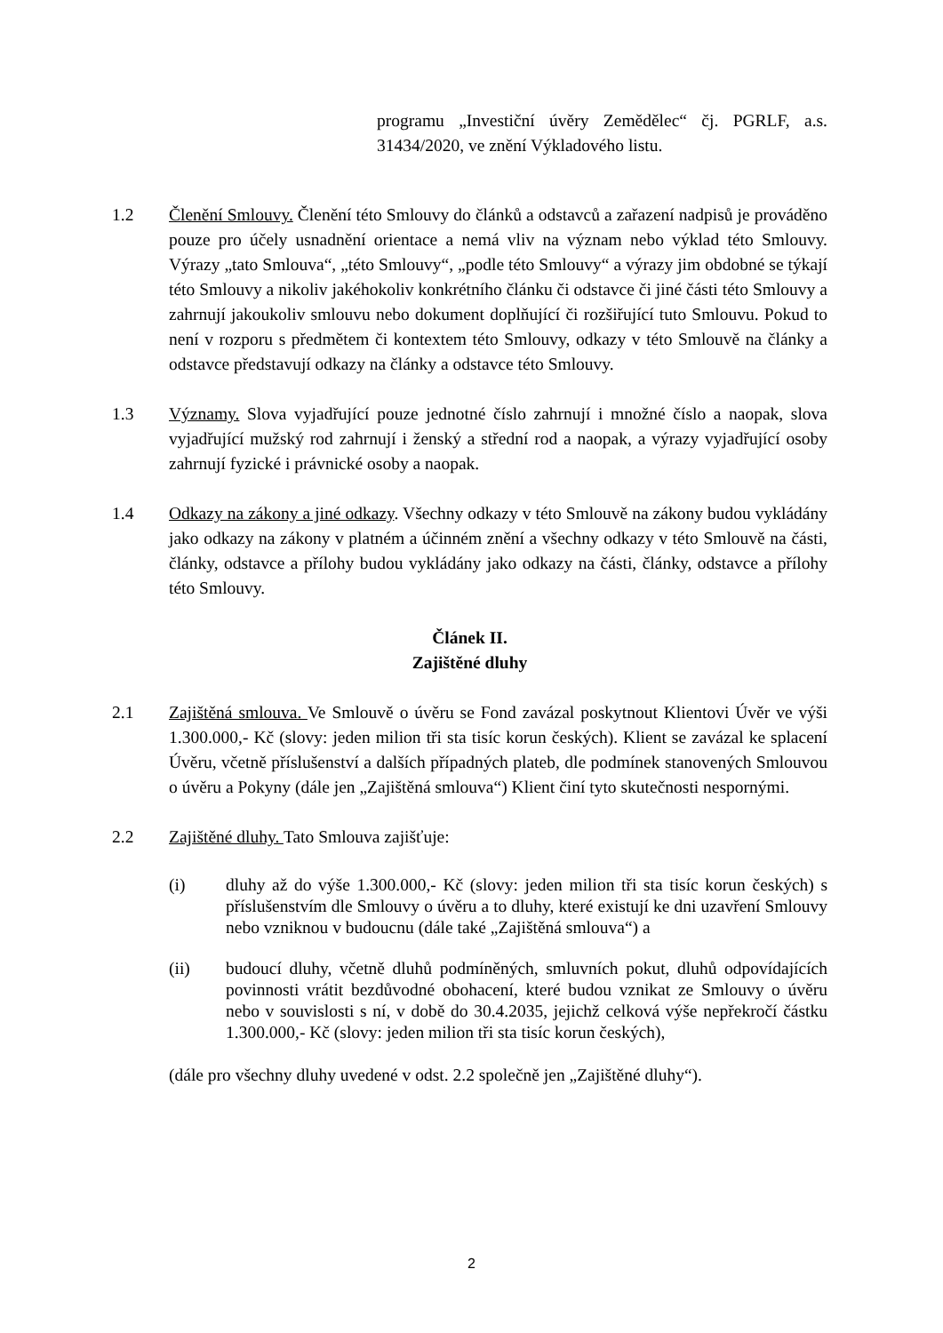programu „Investiční úvěry Zemědělec“ čj. PGRLF, a.s. 31434/2020, ve znění Výkladového listu.
1.2 Členění Smlouvy. Členění této Smlouvy do článků a odstavců a zařazení nadpisů je prováděno pouze pro účely usnadnění orientace a nemá vliv na význam nebo výklad této Smlouvy. Výrazy „tato Smlouva“, „této Smlouvy“, „podle této Smlouvy“ a výrazy jim obdobné se týkají této Smlouvy a nikoliv jakéhokoliv konkrétního článku či odstavce či jiné části této Smlouvy a zahrnují jakoukoliv smlouvu nebo dokument doplňující či rozšiřující tuto Smlouvu. Pokud to není v rozporu s předmětem či kontextem této Smlouvy, odkazy v této Smlouvě na články a odstavce představují odkazy na články a odstavce této Smlouvy.
1.3 Významy. Slova vyjadřující pouze jednotné číslo zahrnují i množné číslo a naopak, slova vyjadřující mužský rod zahrnují i ženský a střední rod a naopak, a výrazy vyjadřující osoby zahrnují fyzické i právnické osoby a naopak.
1.4 Odkazy na zákony a jiné odkazy. Všechny odkazy v této Smlouvě na zákony budou vykládány jako odkazy na zákony v platném a účinném znění a všechny odkazy v této Smlouvě na části, články, odstavce a přílohy budou vykládány jako odkazy na části, články, odstavce a přílohy této Smlouvy.
Článek II.
Zajištěné dluhy
2.1 Zajištěná smlouva. Ve Smlouvě o úvěru se Fond zavázal poskytnout Klientovi Úvěr ve výši 1.300.000,- Kč (slovy: jeden milion tři sta tisíc korun českých). Klient se zavázal ke splacení Úvěru, včetně příslušenství a dalších případných plateb, dle podmínek stanovených Smlouvou o úvěru a Pokyny (dále jen „Zajištěná smlouva“) Klient činí tyto skutečnosti nespornými.
2.2 Zajištěné dluhy. Tato Smlouva zajišťuje:
(i) dluhy až do výše 1.300.000,- Kč (slovy: jeden milion tři sta tisíc korun českých) s příslušenstvím dle Smlouvy o úvěru a to dluhy, které existují ke dni uzavření Smlouvy nebo vzniknou v budoucnu (dále také „Zajištěná smlouva“) a
(ii) budoucí dluhy, včetně dluhů podmíněných, smluvních pokut, dluhů odpovídajících povinnosti vrátit bezdůvodné obohacení, které budou vznikat ze Smlouvy o úvěru nebo v souvislosti s ní, v době do 30.4.2035, jejichž celková výše nepřekročí částku 1.300.000,- Kč (slovy: jeden milion tři sta tisíc korun českých),
(dále pro všechny dluhy uvedené v odst. 2.2 společně jen „Zajištěné dluhy“).
2